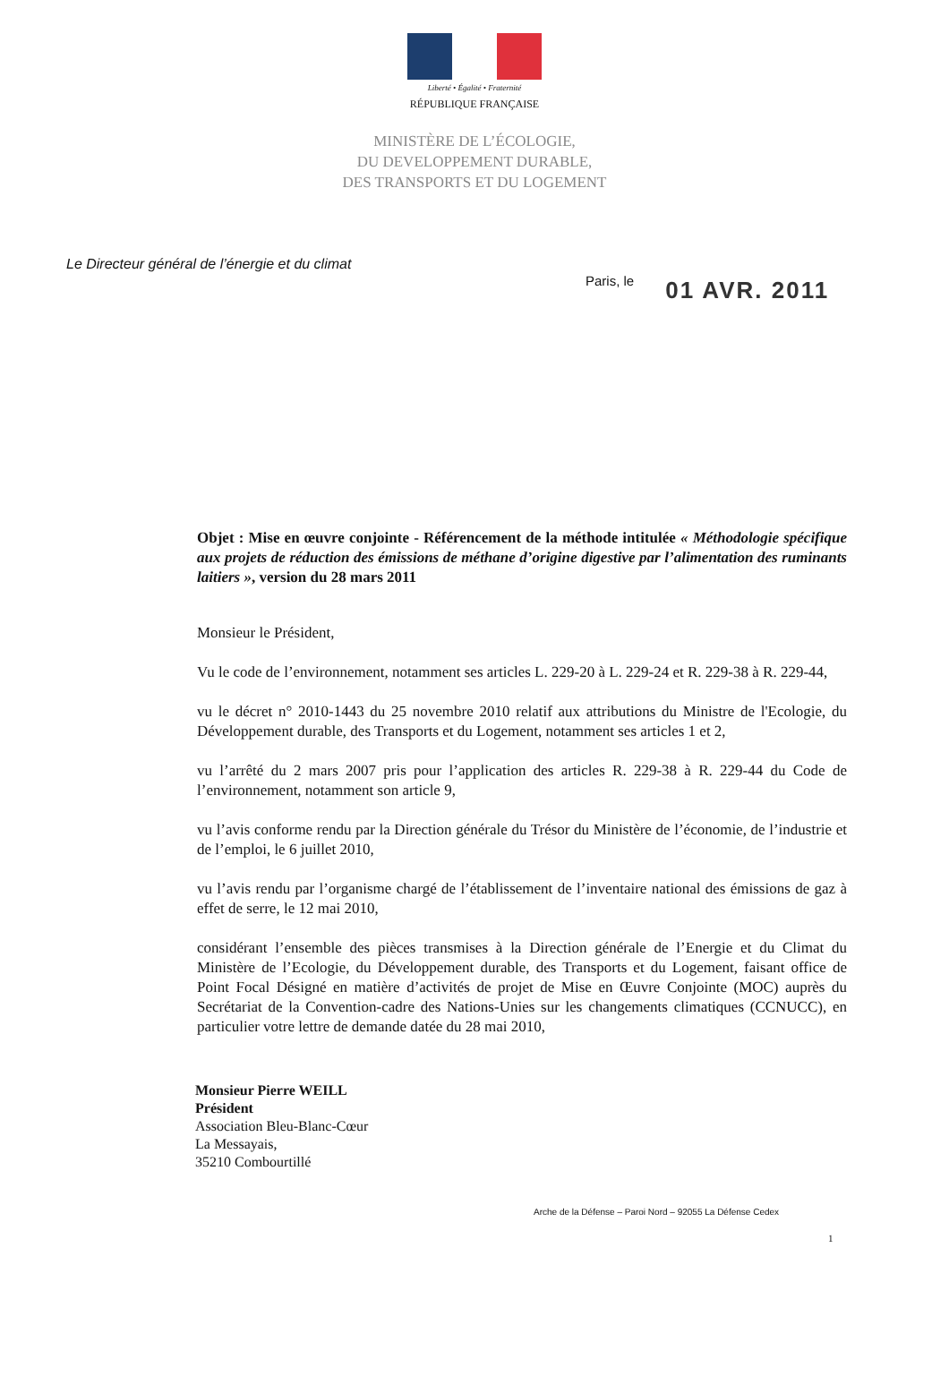Liberté • Égalité • Fraternité
RÉPUBLIQUE FRANÇAISE
MINISTÈRE DE L’ÉCOLOGIE,
DU DEVELOPPEMENT DURABLE,
DES TRANSPORTS ET DU LOGEMENT
Le Directeur général de l’énergie et du climat
Paris, le
01 AVR. 2011
Objet : Mise en œuvre conjointe - Référencement de la méthode intitulée « Méthodologie spécifique aux projets de réduction des émissions de méthane d’origine digestive par l’alimentation des ruminants laitiers », version du 28 mars 2011
Monsieur le Président,
Vu le code de l’environnement, notamment ses articles L. 229-20 à L. 229-24 et R. 229-38 à R. 229-44,
vu le décret n° 2010-1443 du 25 novembre 2010 relatif aux attributions du Ministre de l'Ecologie, du Développement durable, des Transports et du Logement, notamment ses articles 1 et 2,
vu l’arrêté du 2 mars 2007 pris pour l’application des articles R. 229-38 à R. 229-44 du Code de l’environnement, notamment son article 9,
vu l’avis conforme rendu par la Direction générale du Trésor du Ministère de l’économie, de l’industrie et de l’emploi, le 6 juillet 2010,
vu l’avis rendu par l’organisme chargé de l’établissement de l’inventaire national des émissions de gaz à effet de serre, le 12 mai 2010,
considérant l’ensemble des pièces transmises à la Direction générale de l’Energie et du Climat du Ministère de l’Ecologie, du Développement durable, des Transports et du Logement, faisant office de Point Focal Désigné en matière d’activités de projet de Mise en Œuvre Conjointe (MOC) auprès du Secrétariat de la Convention-cadre des Nations-Unies sur les changements climatiques (CCNUCC), en particulier votre lettre de demande datée du 28 mai 2010,
Monsieur Pierre WEILL
Président
Association Bleu-Blanc-Cœur
La Messayais,
35210 Combourtillé
Arche de la Défense – Paroi Nord – 92055 La Défense Cedex
1